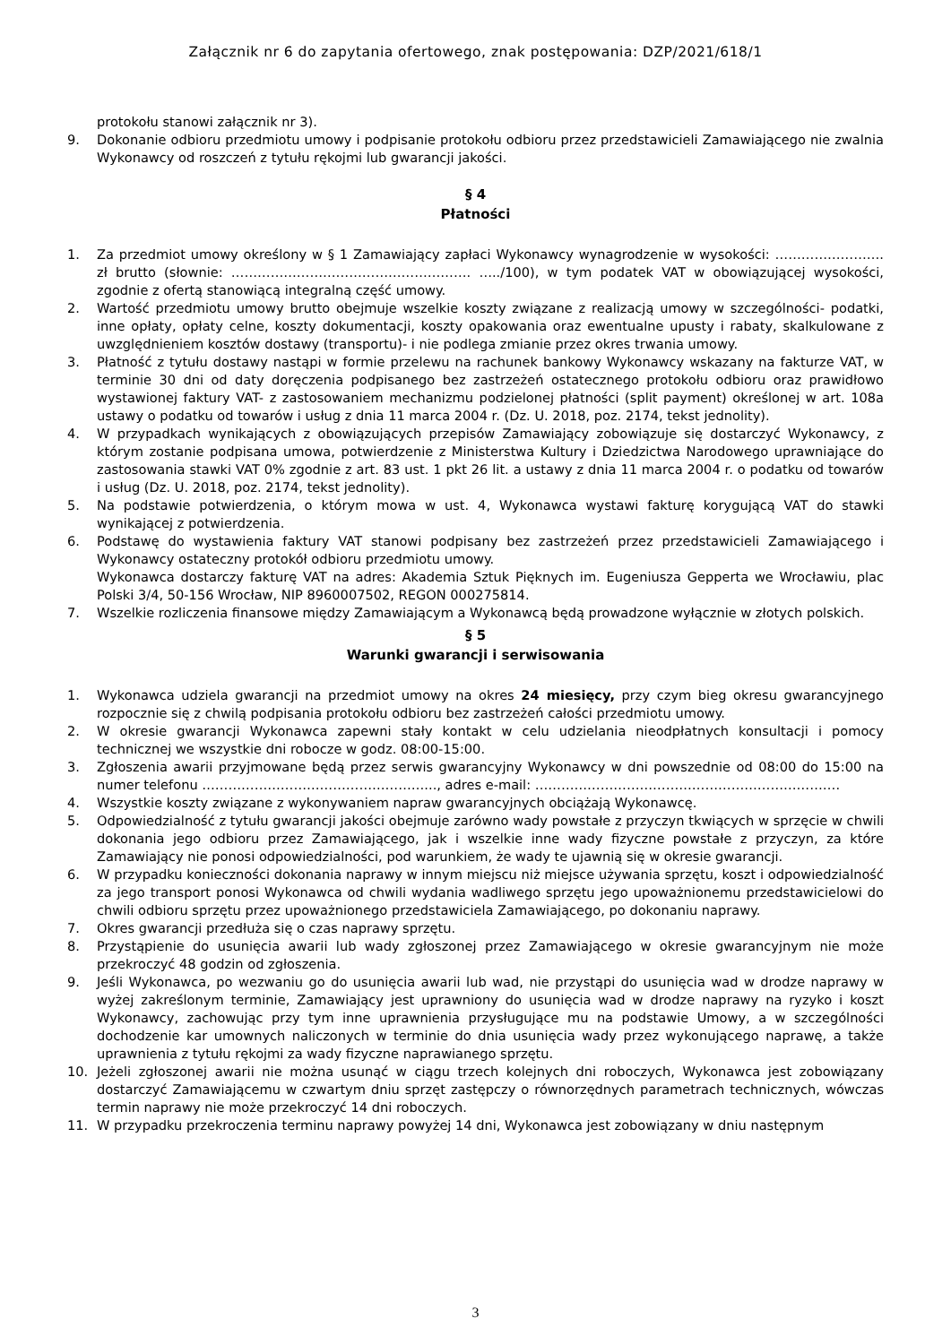Załącznik nr 6 do zapytania ofertowego, znak postępowania: DZP/2021/618/1
protokołu stanowi załącznik nr 3).
9. Dokonanie odbioru przedmiotu umowy i podpisanie protokołu odbioru przez przedstawicieli Zamawiającego nie zwalnia Wykonawcy od roszczeń z tytułu rękojmi lub gwarancji jakości.
§ 4
Płatności
1. Za przedmiot umowy określony w § 1 Zamawiający zapłaci Wykonawcy wynagrodzenie w wysokości: ……………………. zł brutto (słownie: ………………………………………………. …../100), w tym podatek VAT w obowiązującej wysokości, zgodnie z ofertą stanowiącą integralną część umowy.
2. Wartość przedmiotu umowy brutto obejmuje wszelkie koszty związane z realizacją umowy w szczególności- podatki, inne opłaty, opłaty celne, koszty dokumentacji, koszty opakowania oraz ewentualne upusty i rabaty, skalkulowane z uwzględnieniem kosztów dostawy (transportu)- i nie podlega zmianie przez okres trwania umowy.
3. Płatność z tytułu dostawy nastąpi w formie przelewu na rachunek bankowy Wykonawcy wskazany na fakturze VAT, w terminie 30 dni od daty doręczenia podpisanego bez zastrzeżeń ostatecznego protokołu odbioru oraz prawidłowo wystawionej faktury VAT- z zastosowaniem mechanizmu podzielonej płatności (split payment) określonej w art. 108a ustawy o podatku od towarów i usług z dnia 11 marca 2004 r. (Dz. U. 2018, poz. 2174, tekst jednolity).
4. W przypadkach wynikających z obowiązujących przepisów Zamawiający zobowiązuje się dostarczyć Wykonawcy, z którym zostanie podpisana umowa, potwierdzenie z Ministerstwa Kultury i Dziedzictwa Narodowego uprawniające do zastosowania stawki VAT 0% zgodnie z art. 83 ust. 1 pkt 26 lit. a ustawy z dnia 11 marca 2004 r. o podatku od towarów i usług (Dz. U. 2018, poz. 2174, tekst jednolity).
5. Na podstawie potwierdzenia, o którym mowa w ust. 4, Wykonawca wystawi fakturę korygującą VAT do stawki wynikającej z potwierdzenia.
6. Podstawę do wystawienia faktury VAT stanowi podpisany bez zastrzeżeń przez przedstawicieli Zamawiającego i Wykonawcy ostateczny protokół odbioru przedmiotu umowy.
Wykonawca dostarczy fakturę VAT na adres: Akademia Sztuk Pięknych im. Eugeniusza Gepperta we Wrocławiu, plac Polski 3/4, 50-156 Wrocław, NIP 8960007502, REGON 000275814.
7. Wszelkie rozliczenia finansowe między Zamawiającym a Wykonawcą będą prowadzone wyłącznie w złotych polskich.
§ 5
Warunki gwarancji i serwisowania
1. Wykonawca udziela gwarancji na przedmiot umowy na okres 24 miesięcy, przy czym bieg okresu gwarancyjnego rozpocznie się z chwilą podpisania protokołu odbioru bez zastrzeżeń całości przedmiotu umowy.
2. W okresie gwarancji Wykonawca zapewni stały kontakt w celu udzielania nieodpłatnych konsultacji i pomocy technicznej we wszystkie dni robocze w godz. 08:00-15:00.
3. Zgłoszenia awarii przyjmowane będą przez serwis gwarancyjny Wykonawcy w dni powszednie od 08:00 do 15:00 na numer telefonu ……………………………………………..., adres e-mail: …………………………………………………………….
4. Wszystkie koszty związane z wykonywaniem napraw gwarancyjnych obciążają Wykonawcę.
5. Odpowiedzialność z tytułu gwarancji jakości obejmuje zarówno wady powstałe z przyczyn tkwiących w sprzęcie w chwili dokonania jego odbioru przez Zamawiającego, jak i wszelkie inne wady fizyczne powstałe z przyczyn, za które Zamawiający nie ponosi odpowiedzialności, pod warunkiem, że wady te ujawnią się w okresie gwarancji.
6. W przypadku konieczności dokonania naprawy w innym miejscu niż miejsce używania sprzętu, koszt i odpowiedzialność za jego transport ponosi Wykonawca od chwili wydania wadliwego sprzętu jego upoważnionemu przedstawicielowi do chwili odbioru sprzętu przez upoważnionego przedstawiciela Zamawiającego, po dokonaniu naprawy.
7. Okres gwarancji przedłuża się o czas naprawy sprzętu.
8. Przystąpienie do usunięcia awarii lub wady zgłoszonej przez Zamawiającego w okresie gwarancyjnym nie może przekroczyć 48 godzin od zgłoszenia.
9. Jeśli Wykonawca, po wezwaniu go do usunięcia awarii lub wad, nie przystąpi do usunięcia wad w drodze naprawy w wyżej zakreślonym terminie, Zamawiający jest uprawniony do usunięcia wad w drodze naprawy na ryzyko i koszt Wykonawcy, zachowując przy tym inne uprawnienia przysługujące mu na podstawie Umowy, a w szczególności dochodzenie kar umownych naliczonych w terminie do dnia usunięcia wady przez wykonującego naprawę, a także uprawnienia z tytułu rękojmi za wady fizyczne naprawianego sprzętu.
10. Jeżeli zgłoszonej awarii nie można usunąć w ciągu trzech kolejnych dni roboczych, Wykonawca jest zobowiązany dostarczyć Zamawiającemu w czwartym dniu sprzęt zastępczy o równorzędnych parametrach technicznych, wówczas termin naprawy nie może przekroczyć 14 dni roboczych.
11. W przypadku przekroczenia terminu naprawy powyżej 14 dni, Wykonawca jest zobowiązany w dniu następnym
3